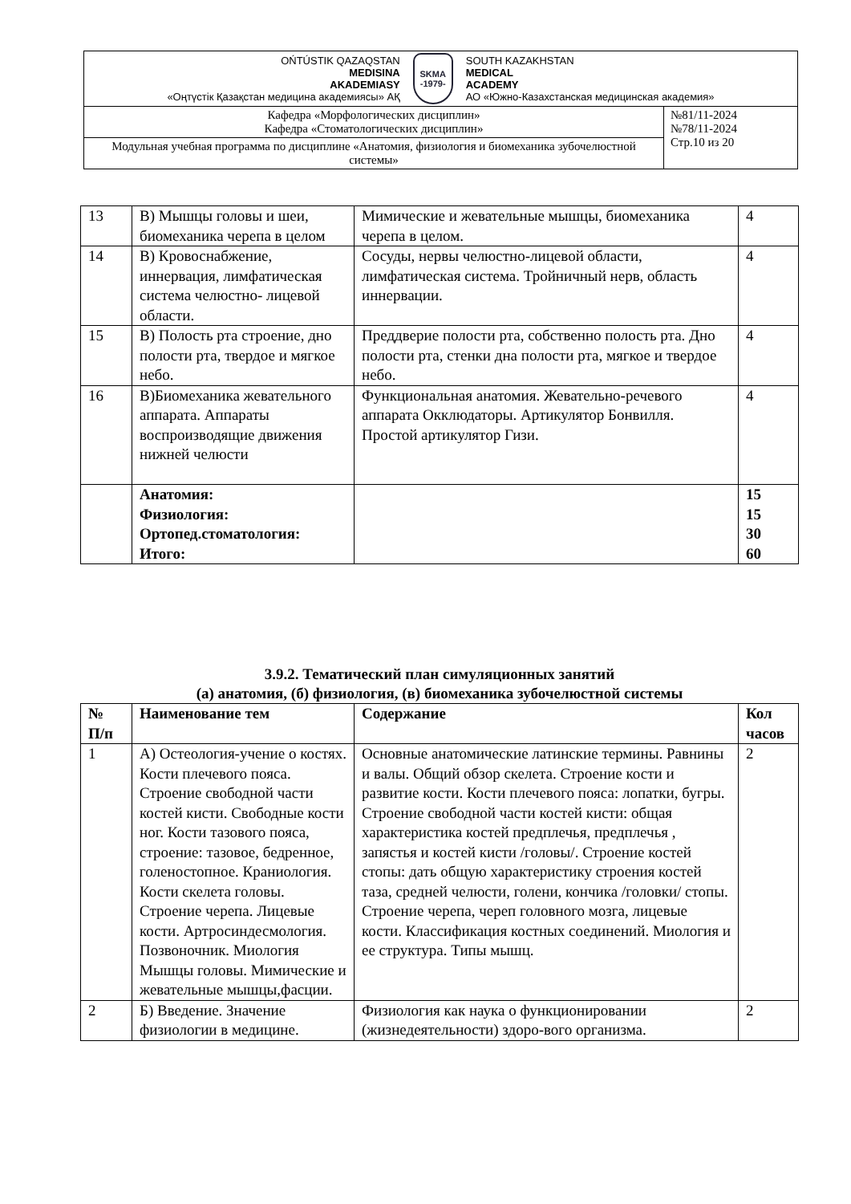| OŃTÚSTIK QAZAQSTAN MEDISINA AKADEMIASY «Оңтүстік Қазақстан медицина академиясы» АҚ SKMA -1979- SOUTH KAZAKHSTAN MEDICAL ACADEMY АО «Южно-Казахстанская медицинская академия» | |
| Кафедра «Морфологических дисциплин» Кафедра «Стоматологических дисциплин» | №81/11-2024 №78/11-2024 Стр.10 из 20 |
| Модульная учебная программа по дисциплине «Анатомия, физиология и биомеханика зубочелюстной системы» | |
| 13 | В) Мышцы головы и шеи, биомеханика черепа в целом | Мимические и жевательные мышцы, биомеханика черепа в целом. | 4 |
| 14 | В) Кровоснабжение, иннервация, лимфатическая система челюстно- лицевой области. | Сосуды, нервы челюстно-лицевой области, лимфатическая система. Тройничный нерв, область иннервации. | 4 |
| 15 | В) Полость рта строение, дно полости рта, твердое и мягкое небо. | Преддверие полости рта, собственно полость рта. Дно полости рта, стенки дна полости рта, мягкое и твердое небо. | 4 |
| 16 | В)Биомеханика жевательного аппарата. Аппараты воспроизводящие движения нижней челюсти | Функциональная анатомия. Жевательно-речевого аппарата Окклюдаторы. Артикулятор Бонвилля. Простой артикулятор Гизи. | 4 |
| | Анатомия: Физиология: Ортопед.стоматология: Итого: | | 15 15 30 60 |
3.9.2. Тематический план симуляционных занятий
(а) анатомия, (б) физиология, (в) биомеханика зубочелюстной системы
| № П/п | Наименование тем | Содержание | Кол часов |
| --- | --- | --- | --- |
| 1 | А) Остеология-учение о костях. Кости плечевого пояса. Строение свободной части костей кисти. Свободные кости ног. Кости тазового пояса, строение: тазовое, бедренное, голеностопное. Краниология. Кости скелета головы. Строение черепа. Лицевые кости. Артросиндесмология. Позвоночник. Миология Мышцы головы. Мимические и жевательные мышцы,фасции. | Основные анатомические латинские термины. Равнины и валы. Общий обзор скелета. Строение кости и развитие кости. Кости плечевого пояса: лопатки, бугры. Строение свободной части костей кисти: общая характеристика костей предплечья, предплечья , запястья и костей кисти /головы/. Строение костей стопы: дать общую характеристику строения костей таза, средней челюсти, голени, кончика /головки/ стопы. Строение черепа, череп головного мозга, лицевые кости. Классификация костных соединений. Миология и ее структура. Типы мышц. | 2 |
| 2 | Б) Введение. Значение физиологии в медицине. | Физиология как наука о функционировании (жизнедеятельности) здоро-вого организма. | 2 |